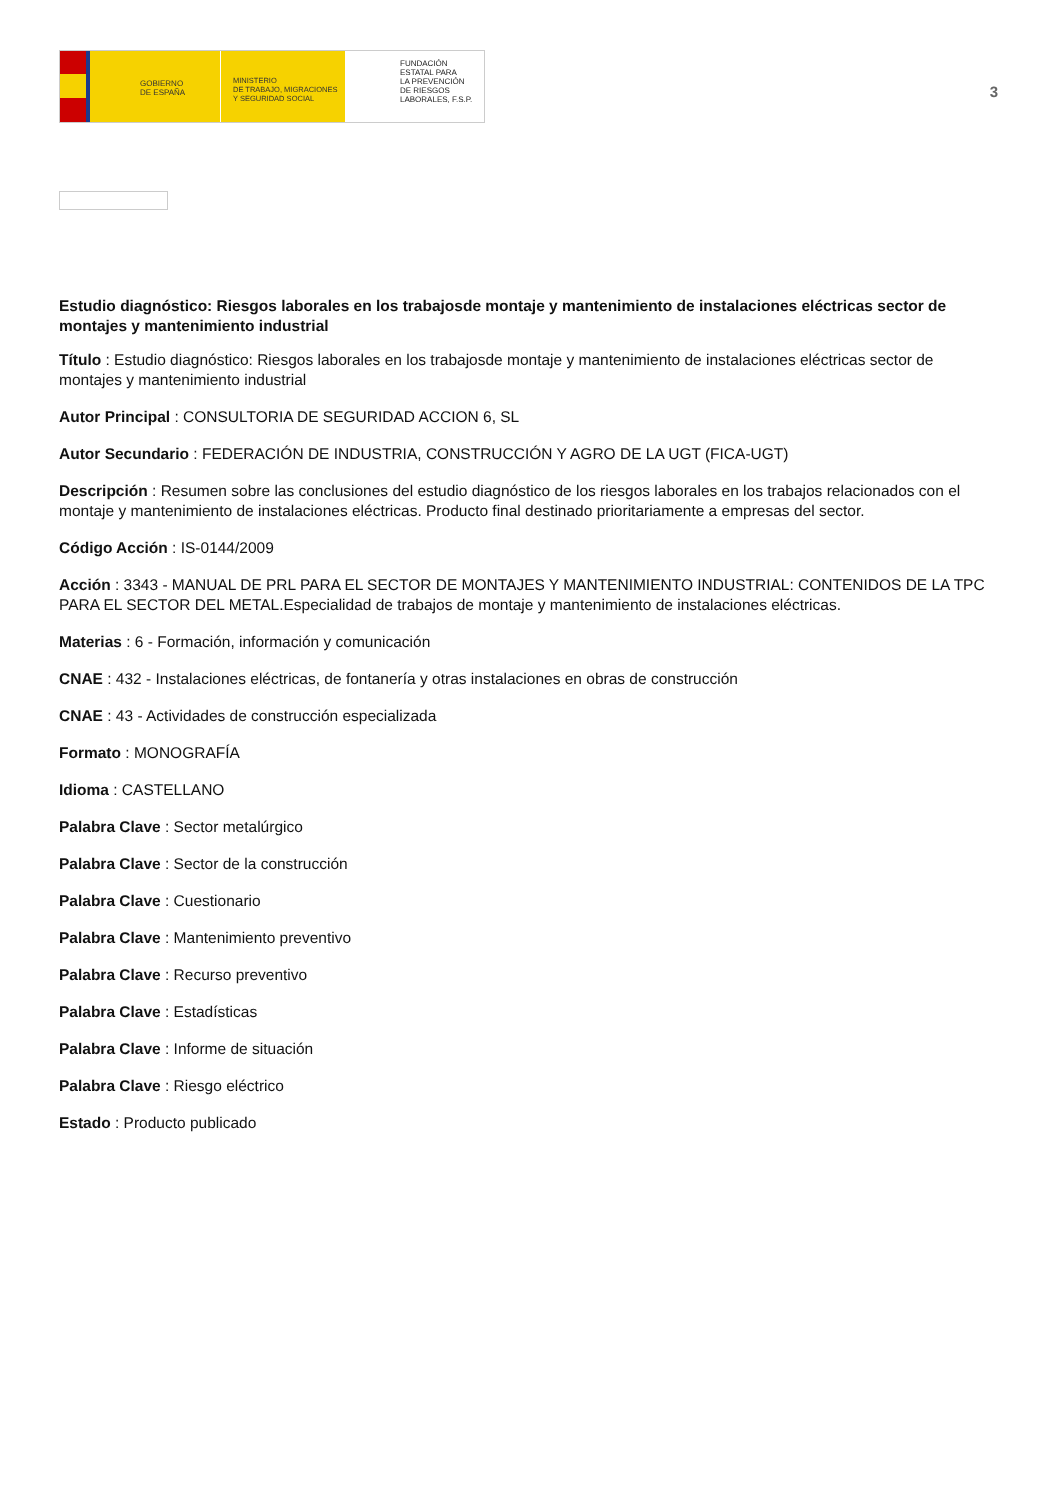GOBIERNO
DE ESPAÑA
MINISTERIO
DE TRABAJO, MIGRACIONES
Y SEGURIDAD SOCIAL
FUNDACIÓN
ESTATAL PARA
LA PREVENCIÓN
DE RIESGOS
LABORALES, F.S.P.
3
Estudio diagnóstico: Riesgos laborales en los trabajosde montaje y mantenimiento de instalaciones eléctricas sector de montajes y mantenimiento industrial
Título : Estudio diagnóstico: Riesgos laborales en los trabajosde montaje y mantenimiento de instalaciones eléctricas sector de montajes y mantenimiento industrial
Autor Principal : CONSULTORIA DE SEGURIDAD ACCION 6, SL
Autor Secundario : FEDERACIÓN DE INDUSTRIA, CONSTRUCCIÓN Y AGRO DE LA UGT (FICA-UGT)
Descripción : Resumen sobre las conclusiones del estudio diagnóstico de los riesgos laborales en los trabajos relacionados con el montaje y mantenimiento de instalaciones eléctricas. Producto final destinado prioritariamente a empresas del sector.
Código Acción : IS-0144/2009
Acción : 3343 - MANUAL DE PRL PARA EL SECTOR DE MONTAJES Y MANTENIMIENTO INDUSTRIAL: CONTENIDOS DE LA TPC PARA EL SECTOR DEL METAL.Especialidad de trabajos de montaje y mantenimiento de instalaciones eléctricas.
Materias : 6 - Formación, información y comunicación
CNAE : 432 - Instalaciones eléctricas, de fontanería y otras instalaciones en obras de construcción
CNAE : 43 - Actividades de construcción especializada
Formato : MONOGRAFÍA
Idioma : CASTELLANO
Palabra Clave : Sector metalúrgico
Palabra Clave : Sector de la construcción
Palabra Clave : Cuestionario
Palabra Clave : Mantenimiento preventivo
Palabra Clave : Recurso preventivo
Palabra Clave : Estadísticas
Palabra Clave : Informe de situación
Palabra Clave : Riesgo eléctrico
Estado : Producto publicado